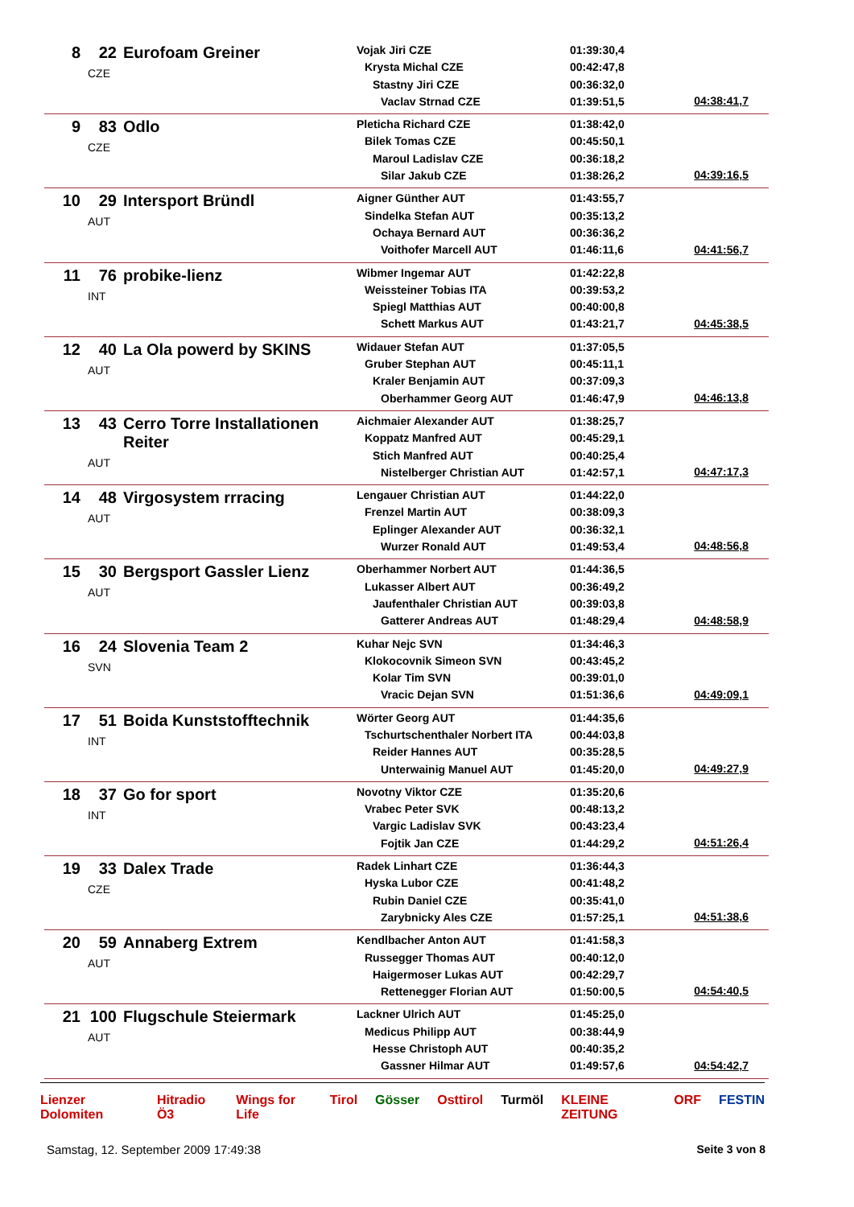| 8 | 22 | Eurofoam Greiner CZE | Vojak Jiri CZE Krysta Michal CZE Stastny Jiri CZE Vaclav Strnad CZE | 01:39:30,4 00:42:47,8 00:36:32,0 01:39:51,5 | 04:38:41,7 |
| 9 | 83 | Odlo CZE | Pleticha Richard CZE Bilek Tomas CZE Maroul Ladislav CZE Silar Jakub CZE | 01:38:42,0 00:45:50,1 00:36:18,2 01:38:26,2 | 04:39:16,5 |
| 10 | 29 | Intersport Bründl AUT | Aigner Günther AUT Sindelka Stefan AUT Ochaya Bernard AUT Voithofer Marcell AUT | 01:43:55,7 00:35:13,2 00:36:36,2 01:46:11,6 | 04:41:56,7 |
| 11 | 76 | probike-lienz INT | Wibmer Ingemar AUT Weissteiner Tobias ITA Spiegl Matthias AUT Schett Markus AUT | 01:42:22,8 00:39:53,2 00:40:00,8 01:43:21,7 | 04:45:38,5 |
| 12 | 40 | La Ola powerd by SKINS AUT | Widauer Stefan AUT Gruber Stephan AUT Kraler Benjamin AUT Oberhammer Georg AUT | 01:37:05,5 00:45:11,1 00:37:09,3 01:46:47,9 | 04:46:13,8 |
| 13 | 43 | Cerro Torre Installationen Reiter AUT | Aichmaier Alexander AUT Koppatz Manfred AUT Stich Manfred AUT Nistelberger Christian AUT | 01:38:25,7 00:45:29,1 00:40:25,4 01:42:57,1 | 04:47:17,3 |
| 14 | 48 | Virgosystem rrracing AUT | Lengauer Christian AUT Frenzel Martin AUT Eplinger Alexander AUT Wurzer Ronald AUT | 01:44:22,0 00:38:09,3 00:36:32,1 01:49:53,4 | 04:48:56,8 |
| 15 | 30 | Bergsport Gassler Lienz AUT | Oberhammer Norbert AUT Lukasser Albert AUT Jaufenthaler Christian AUT Gatterer Andreas AUT | 01:44:36,5 00:36:49,2 00:39:03,8 01:48:29,4 | 04:48:58,9 |
| 16 | 24 | Slovenia Team 2 SVN | Kuhar Nejc SVN Klokocovnik Simeon SVN Kolar Tim SVN Vracic Dejan SVN | 01:34:46,3 00:43:45,2 00:39:01,0 01:51:36,6 | 04:49:09,1 |
| 17 | 51 | Boida Kunststofftechnik INT | Wörter Georg AUT Tschurtschenthaler Norbert ITA Reider Hannes AUT Unterwainig Manuel AUT | 01:44:35,6 00:44:03,8 00:35:28,5 01:45:20,0 | 04:49:27,9 |
| 18 | 37 | Go for sport INT | Novotny Viktor CZE Vrabec Peter SVK Vargic Ladislav SVK Fojtik Jan CZE | 01:35:20,6 00:48:13,2 00:43:23,4 01:44:29,2 | 04:51:26,4 |
| 19 | 33 | Dalex Trade CZE | Radek Linhart CZE Hyska Lubor CZE Rubin Daniel CZE Zarybnicky Ales CZE | 01:36:44,3 00:41:48,2 00:35:41,0 01:57:25,1 | 04:51:38,6 |
| 20 | 59 | Annaberg Extrem AUT | Kendlbacher Anton AUT Russegger Thomas AUT Haigermoser Lukas AUT Rettenegger Florian AUT | 01:41:58,3 00:40:12,0 00:42:29,7 01:50:00,5 | 04:54:40,5 |
| 21 | 100 | Flugschule Steiermark AUT | Lackner Ulrich AUT Medicus Philipp AUT Hesse Christoph AUT Gassner Hilmar AUT | 01:45:25,0 00:38:44,9 00:40:35,2 01:49:57,6 | 04:54:42,7 |
Lienzer Dolomiten Hitradio Ö3 Wings for Life Tirol Gösser Osttirol Turmöl KLEINE ZEITUNG ORF FESTIN
Samstag, 12. September 2009 17:49:38
Seite 3 von 8